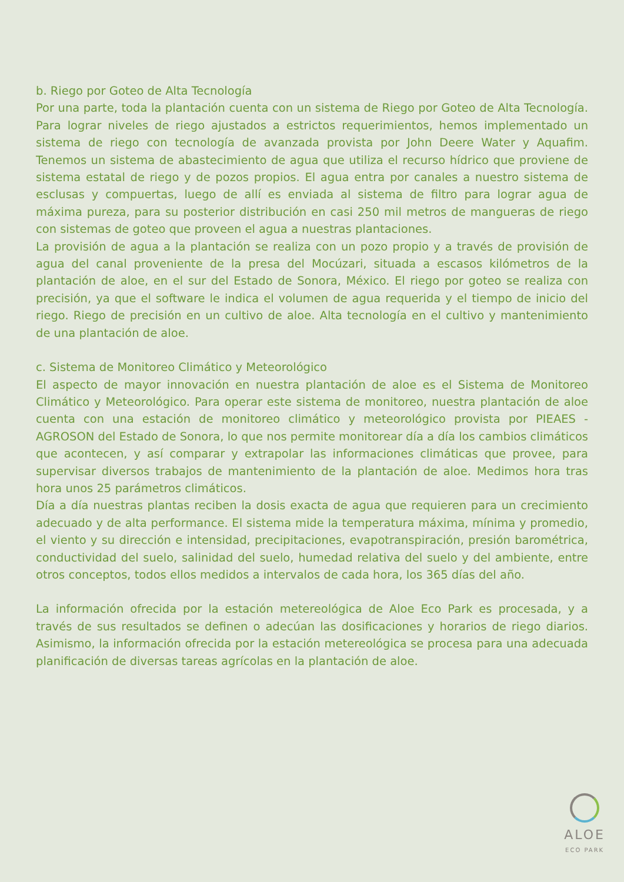b. Riego por Goteo de Alta Tecnología
Por una parte, toda la plantación cuenta con un sistema de Riego por Goteo de Alta Tecnología. Para lograr niveles de riego ajustados a estrictos requerimientos, hemos implementado un sistema de riego con tecnología de avanzada provista por John Deere Water y Aquafim. Tenemos un sistema de abastecimiento de agua que utiliza el recurso hídrico que proviene de sistema estatal de riego y de pozos propios. El agua entra por canales a nuestro sistema de esclusas y compuertas, luego de allí es enviada al sistema de filtro para lograr agua de máxima pureza, para su posterior distribución en casi 250 mil metros de mangueras de riego con sistemas de goteo que proveen el agua a nuestras plantaciones.
La provisión de agua a la plantación se realiza con un pozo propio y a través de provisión de agua del canal proveniente de la presa del Mocúzari, situada a escasos kilómetros de la plantación de aloe, en el sur del Estado de Sonora, México. El riego por goteo se realiza con precisión, ya que el software le indica el volumen de agua requerida y el tiempo de inicio del riego. Riego de precisión en un cultivo de aloe. Alta tecnología en el cultivo y mantenimiento de una plantación de aloe.
c. Sistema de Monitoreo Climático y Meteorológico
El aspecto de mayor innovación en nuestra plantación de aloe es el Sistema de Monitoreo Climático y Meteorológico. Para operar este sistema de monitoreo, nuestra plantación de aloe cuenta con una estación de monitoreo climático y meteorológico provista por PIEAES - AGROSON del Estado de Sonora, lo que nos permite monitorear día a día los cambios climáticos que acontecen, y así comparar y extrapolar las informaciones climáticas que provee, para supervisar diversos trabajos de mantenimiento de la plantación de aloe. Medimos hora tras hora unos 25 parámetros climáticos.
Día a día nuestras plantas reciben la dosis exacta de agua que requieren para un crecimiento adecuado y de alta performance. El sistema mide la temperatura máxima, mínima y promedio, el viento y su dirección e intensidad, precipitaciones, evapotranspiración, presión barométrica, conductividad del suelo, salinidad del suelo, humedad relativa del suelo y del ambiente, entre otros conceptos, todos ellos medidos a intervalos de cada hora, los 365 días del año.
La información ofrecida por la estación metereológica de Aloe Eco Park es procesada, y a través de sus resultados se definen o adecúan las dosificaciones y horarios de riego diarios. Asimismo, la información ofrecida por la estación metereológica se procesa para una adecuada planificación de diversas tareas agrícolas en la plantación de aloe.
ALOE
ECO PARK